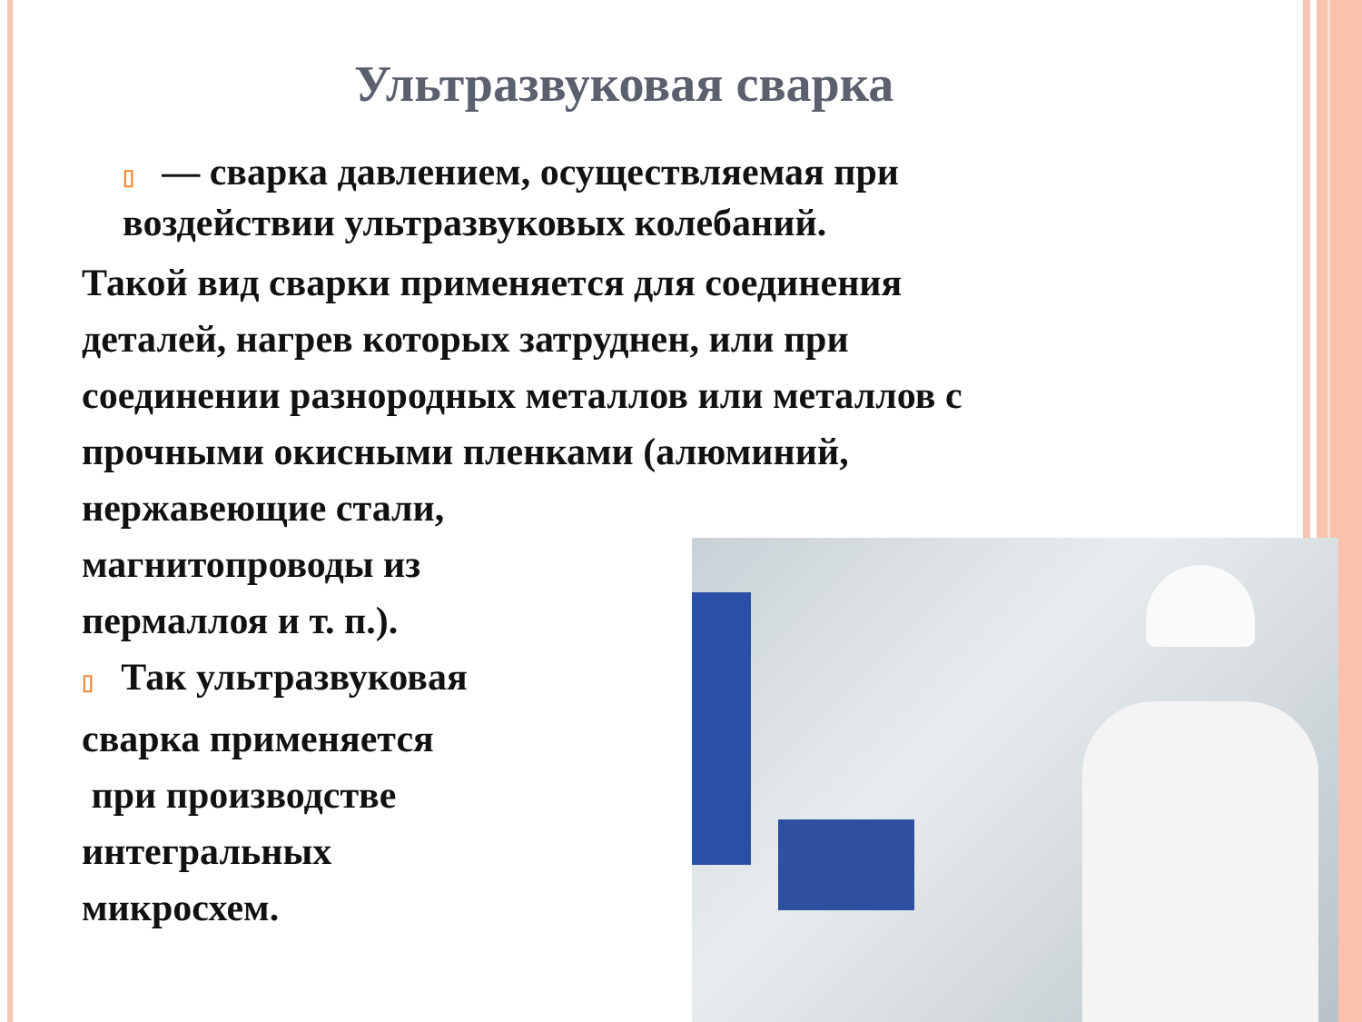Ультразвуковая сварка
▯ — сварка давлением, осуществляемая при воздействии ультразвуковых колебаний.
Такой вид сварки применяется для соединения деталей, нагрев которых затруднен, или при соединении разнородных металлов или металлов с прочными окисными пленками (алюминий, нержавеющие стали,
магнитопроводы из
пермаллоя и т. п.).
▯ Так ультразвуковая
сварка применяется
при производстве
интегральных
микросхем.